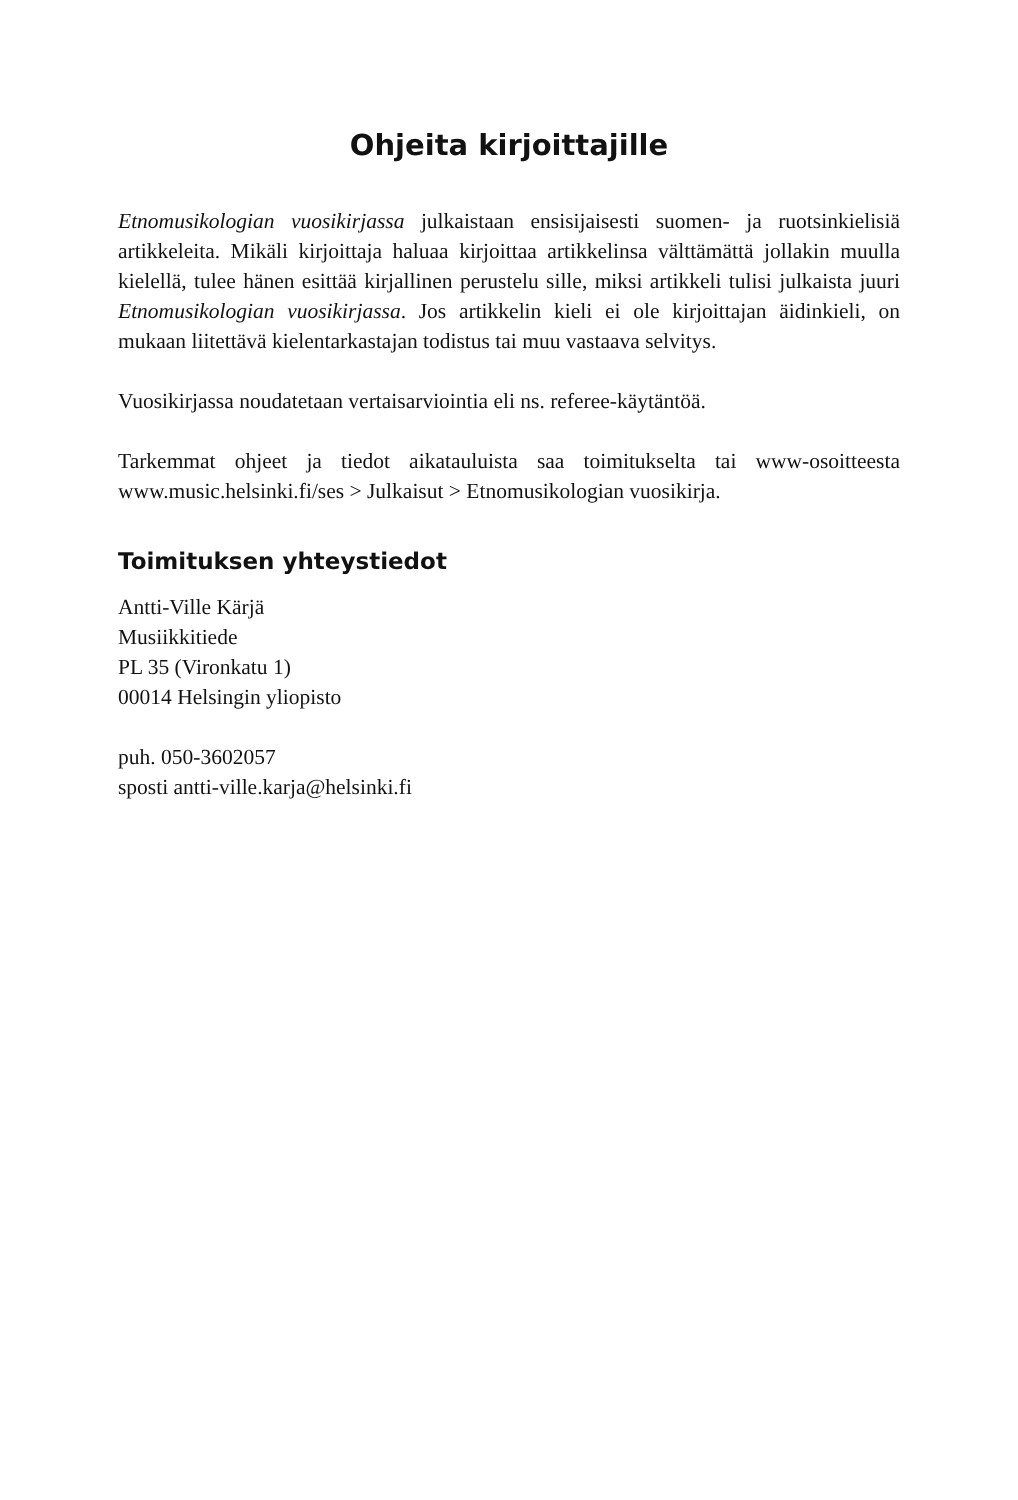Ohjeita kirjoittajille
Etnomusikologian vuosikirjassa julkaistaan ensisijaisesti suomen- ja ruotsinkielisiä artikkeleita. Mikäli kirjoittaja haluaa kirjoittaa artikkelinsa välttämättä jollakin muulla kielellä, tulee hänen esittää kirjallinen perustelu sille, miksi artikkeli tulisi julkaista juuri Etnomusikologian vuosikirjassa. Jos artikkelin kieli ei ole kirjoittajan äidinkieli, on mukaan liitettävä kielentarkastajan todistus tai muu vastaava selvitys.
Vuosikirjassa noudatetaan vertaisarviointia eli ns. referee-käytäntöä.
Tarkemmat ohjeet ja tiedot aikatauluista saa toimitukselta tai www-osoitteesta www.music.helsinki.fi/ses > Julkaisut > Etnomusikologian vuosikirja.
Toimituksen yhteystiedot
Antti-Ville Kärjä
Musiikkitiede
PL 35 (Vironkatu 1)
00014 Helsingin yliopisto
puh. 050-3602057
sposti antti-ville.karja@helsinki.fi